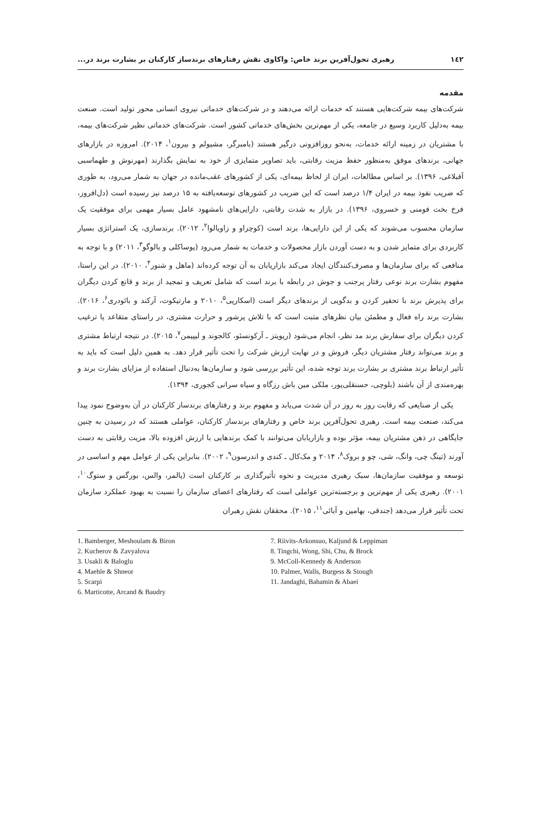١٤٢ رهبری تحول‌آفرین برند خاص: واکاوی نقش رفتارهای برندساز کارکنان بر بشارت برند در...
مقدمه
شرکت‌های بیمه شرکت‌هایی هستند که خدمات ارائه می‌دهند و در شرکت‌های خدماتی نیروی انسانی محور تولید است. صنعت بیمه به‌دلیل کاربرد وسیع در جامعه، یکی از مهم‌ترین بخش‌های خدماتی کشور است. شرکت‌های خدماتی نظیر شرکت‌های بیمه، با مشتریان در زمینه ارائه خدمات، به‌نحو روزافزونی درگیر هستند (بامبرگر، مشیولم و بیرون<sup>١</sup>، ٢٠١۴). امروزه در بازارهای جهانی، برندهای موفق به‌منظور حفظ مزیت رقابتی، باید تصاویر متمایزی از خود به نمایش بگذارند (مهرنوش و طهماسبی آقبلاغی، ١٣٩۶). بر اساس مطالعات، ایران از لحاظ بیمه‌ای، یکی از کشورهای عقب‌مانده در جهان به شمار می‌رود، به طوری که ضریب نفوذ بیمه در ایران ١/۴ درصد است که این ضریب در کشورهای توسعه‌یافته به ١۵ درصد نیز رسیده است (دل‌افروز، فرخ بخت فومنی و خسروی، ١٣٩۶). در بازار به شدت رقابتی، دارایی‌های نامشهود عامل بسیار مهمی برای موفقیت یک سازمان محسوب می‌شوند که یکی از این دارایی‌ها، برند است (کوچراو و زاویالوا<sup>٢</sup>، ٢٠١٢). برندسازی، یک استراتژی بسیار کاربردی برای متمایز شدن و به دست آوردن بازار محصولات و خدمات به شمار می‌رود (یوساکلی و بالوگو<sup>٣</sup>، ٢٠١١) و با توجه به منافعی که برای سازمان‌ها و مصرف‌کنندگان ایجاد می‌کند بازاریابان به آن توجه کرده‌اند (ماهل و شنور<sup>۴</sup>، ٢٠١٠). در این راستا، مفهوم بشارت برند نوعی رفتار پرجنب و جوش در رابطه با برند است که شامل تعریف و تمجید از برند و قانع کردن دیگران برای پذیرش برند با تحقیر کردن و بدگویی از برندهای دیگر است (اسکارپی<sup>۵</sup>، ٢٠١٠ و مارتیکوت، آرکند و بائودری<sup>۶</sup>، ٢٠١۶). بشارت برند راه فعال و مطمئن بیان نظرهای مثبت است که با تلاش پرشور و حرارت مشتری، در راستای متقاعد یا ترغیب کردن دیگران برای سفارش برند مد نظر، انجام می‌شود (ریویتز ـ آرکونسئو، کالجوند و لیپیمن<sup>٧</sup>، ٢٠١۵). در نتیجه ارتباط مشتری و برند می‌تواند رفتار مشتریان دیگر، فروش و در نهایت ارزش شرکت را تحت تأثیر قرار دهد. به همین دلیل است که باید به تأثیر ارتباط برند مشتری بر بشارت برند توجه شده، این تأثیر بررسی شود و سازمان‌ها به‌دنبال استفاده از مزایای بشارت برند و بهره‌مندی از آن باشند (بلوچی، حسنقلی‌پور، ملکی مین باش رزگاه و سیاه سرانی کجوری، ١٣٩۴).
یکی از صنایعی که رقابت روز به روز در آن شدت می‌یابد و مفهوم برند و رفتارهای برندساز کارکنان در آن به‌وضوح نمود پیدا می‌کند، صنعت بیمه است. رهبری تحول‌آفرین برند خاص و رفتارهای برندساز کارکنان، عواملی هستند که در رسیدن به چنین جایگاهی در ذهن مشتریان بیمه، مؤثر بوده و بازاریابان می‌توانند با کمک برندهایی با ارزش افزوده بالا، مزیت رقابتی به دست آورند (تینگ چی، وانگ، شی، چو و بروک<sup>٨</sup>، ٢٠١۴ و مک‌کال ـ کندی و اندرسون<sup>٩</sup>، ٢٠٠٢). بنابراین یکی از عوامل مهم و اساسی در توسعه و موفقیت سازمان‌ها، سبک رهبری مدیریت و نحوه تأثیرگذاری بر کارکنان است (پالمر، والس، بورگس و ستوگ<sup>١٠</sup>، ٢٠٠١). رهبری یکی از مهم‌ترین و برجسته‌ترین عواملی است که رفتارهای اعضای سازمان را نسبت به بهبود عملکرد سازمان تحت تأثیر قرار می‌دهد (جندقی، بهامین و آبائی<sup>١١</sup>، ٢٠١۵). محققان نقش رهبران
1. Bamberger, Meshoulam & Biron
2. Kucherov & Zavyalova
3. Usakli & Baloglu
4. Maehle & Shneor
5. Scarpi
6. Marticotte, Arcand & Baudry
7. Riivits-Arkonsuo, Kaljund & Leppiman
8. Tingchi, Wong, Shi, Chu, & Brock
9. McColl-Kennedy & Anderson
10. Palmer, Walls, Burgess & Stough
11. Jandaghi, Bahamin & Abaei